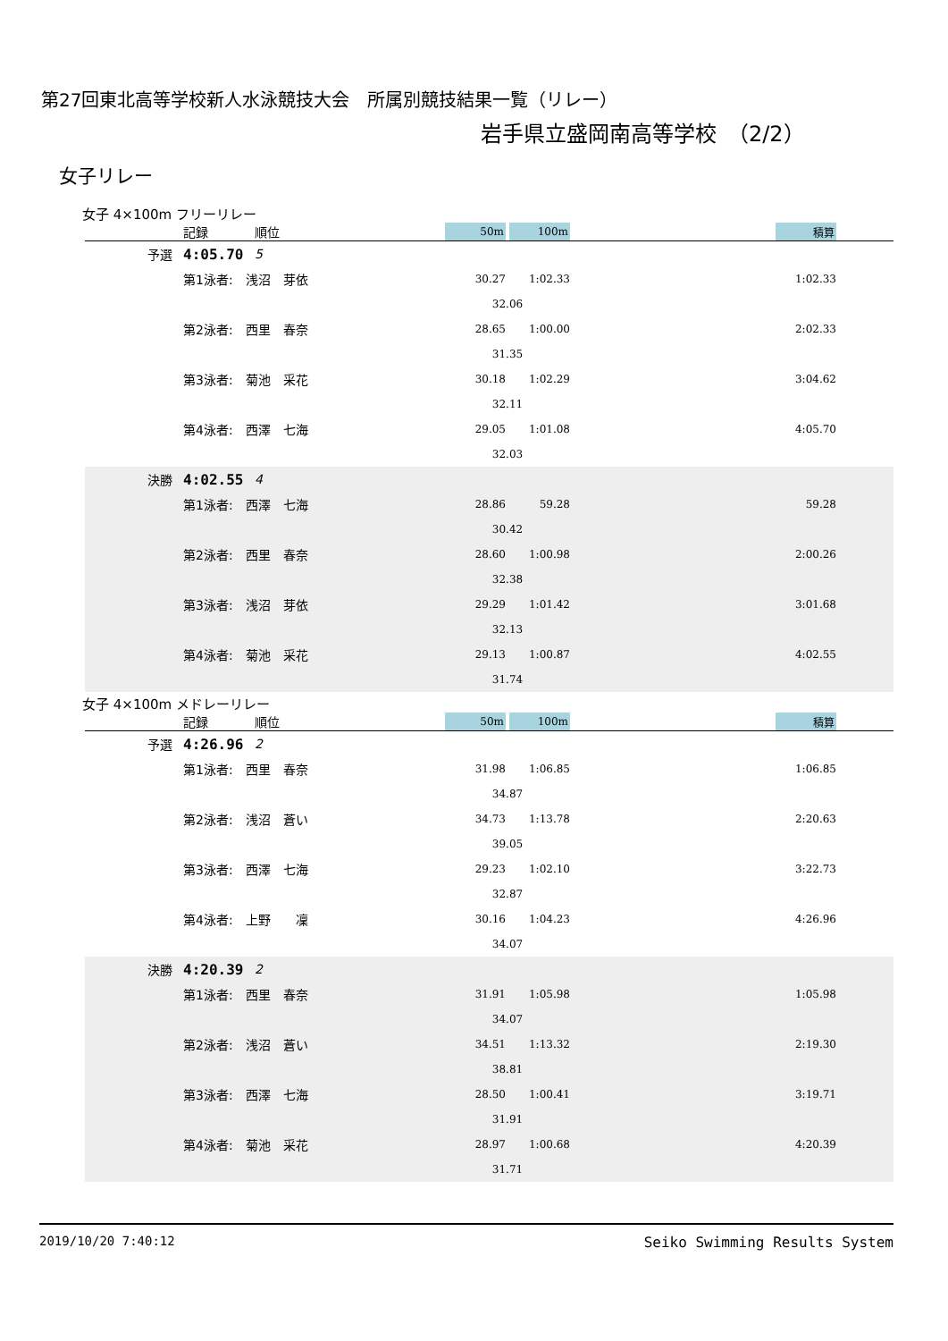第27回東北高等学校新人水泳競技大会　所属別競技結果一覧（リレー）
岩手県立盛岡南高等学校　（2/2）
女子リレー
女子 4×100m フリーリレー
| | 記録 | 順位 | | 50m | | 100m | | 積算 | |
| 予選 | 4:05.70 | 5 | | | | | | | |
| | 第1泳者: 浅沼 芽依 | | | 30.27 | | 1:02.33 | | 1:02.33 | |
| | | | | 32.06 | | | | | |
| | 第2泳者: 西里 春奈 | | | 28.65 | | 1:00.00 | | 2:02.33 | |
| | | | | 31.35 | | | | | |
| | 第3泳者: 菊池 采花 | | | 30.18 | | 1:02.29 | | 3:04.62 | |
| | | | | 32.11 | | | | | |
| | 第4泳者: 西澤 七海 | | | 29.05 | | 1:01.08 | | 4:05.70 | |
| | | | | 32.03 | | | | | |
| 決勝 | 4:02.55 | 4 | | | | | | | |
| | 第1泳者: 西澤 七海 | | | 28.86 | | 59.28 | | 59.28 | |
| | | | | 30.42 | | | | | |
| | 第2泳者: 西里 春奈 | | | 28.60 | | 1:00.98 | | 2:00.26 | |
| | | | | 32.38 | | | | | |
| | 第3泳者: 浅沼 芽依 | | | 29.29 | | 1:01.42 | | 3:01.68 | |
| | | | | 32.13 | | | | | |
| | 第4泳者: 菊池 采花 | | | 29.13 | | 1:00.87 | | 4:02.55 | |
| | | | | 31.74 | | | | | |
女子 4×100m メドレーリレー
| | 記録 | 順位 | | 50m | | 100m | | 積算 | |
| 予選 | 4:26.96 | 2 | | | | | | | |
| | 第1泳者: 西里 春奈 | | | 31.98 | | 1:06.85 | | 1:06.85 | |
| | | | | 34.87 | | | | | |
| | 第2泳者: 浅沼 蒼い | | | 34.73 | | 1:13.78 | | 2:20.63 | |
| | | | | 39.05 | | | | | |
| | 第3泳者: 西澤 七海 | | | 29.23 | | 1:02.10 | | 3:22.73 | |
| | | | | 32.87 | | | | | |
| | 第4泳者: 上野 凜 | | | 30.16 | | 1:04.23 | | 4:26.96 | |
| | | | | 34.07 | | | | | |
| 決勝 | 4:20.39 | 2 | | | | | | | |
| | 第1泳者: 西里 春奈 | | | 31.91 | | 1:05.98 | | 1:05.98 | |
| | | | | 34.07 | | | | | |
| | 第2泳者: 浅沼 蒼い | | | 34.51 | | 1:13.32 | | 2:19.30 | |
| | | | | 38.81 | | | | | |
| | 第3泳者: 西澤 七海 | | | 28.50 | | 1:00.41 | | 3:19.71 | |
| | | | | 31.91 | | | | | |
| | 第4泳者: 菊池 采花 | | | 28.97 | | 1:00.68 | | 4:20.39 | |
| | | | | 31.71 | | | | | |
2019/10/20 7:40:12 Seiko Swimming Results System